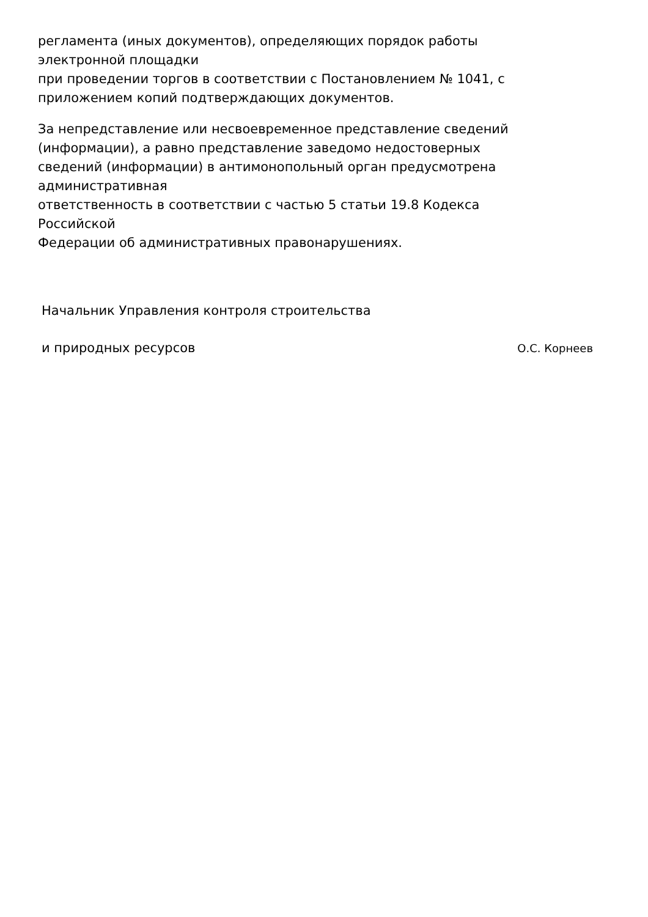регламента (иных документов), определяющих порядок работы
электронной площадки
при проведении торгов в соответствии с Постановлением № 1041, с
приложением копий подтверждающих документов.
За непредставление или несвоевременное представление сведений
(информации), а равно представление заведомо недостоверных
сведений (информации) в антимонопольный орган предусмотрена
административная
ответственность в соответствии с частью 5 статьи 19.8 Кодекса
Российской
Федерации об административных правонарушениях.
Начальник Управления контроля строительства
и природных ресурсов О.С. Корнеев